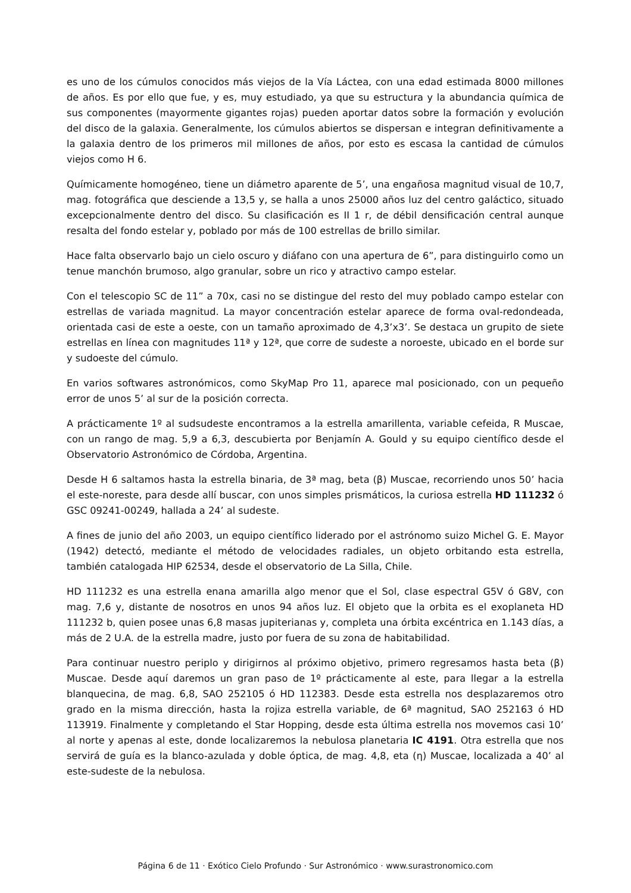es uno de los cúmulos conocidos más viejos de la Vía Láctea, con una edad estimada 8000 millones de años. Es por ello que fue, y es, muy estudiado, ya que su estructura y la abundancia química de sus componentes (mayormente gigantes rojas) pueden aportar datos sobre la formación y evolución del disco de la galaxia. Generalmente, los cúmulos abiertos se dispersan e integran definitivamente a la galaxia dentro de los primeros mil millones de años, por esto es escasa la cantidad de cúmulos viejos como H 6.
Químicamente homogéneo, tiene un diámetro aparente de 5’, una engañosa magnitud visual de 10,7, mag. fotográfica que desciende a 13,5 y, se halla a unos 25000 años luz del centro galáctico, situado excepcionalmente dentro del disco. Su clasificación es II 1 r, de débil densificación central aunque resalta del fondo estelar y, poblado por más de 100 estrellas de brillo similar.
Hace falta observarlo bajo un cielo oscuro y diáfano con una apertura de 6”, para distinguirlo como un tenue manchón brumoso, algo granular, sobre un rico y atractivo campo estelar.
Con el telescopio SC de 11” a 70x, casi no se distingue del resto del muy poblado campo estelar con estrellas de variada magnitud. La mayor concentración estelar aparece de forma oval-redondeada, orientada casi de este a oeste, con un tamaño aproximado de 4,3’x3’. Se destaca un grupito de siete estrellas en línea con magnitudes 11ª y 12ª, que corre de sudeste a noroeste, ubicado en el borde sur y sudoeste del cúmulo.
En varios softwares astronómicos, como SkyMap Pro 11, aparece mal posicionado, con un pequeño error de unos 5’ al sur de la posición correcta.
A prácticamente 1º al sudsudeste encontramos a la estrella amarillenta, variable cefeida, R Muscae, con un rango de mag. 5,9 a 6,3, descubierta por Benjamín A. Gould y su equipo científico desde el Observatorio Astronómico de Córdoba, Argentina.
Desde H 6 saltamos hasta la estrella binaria, de 3ª mag, beta (β) Muscae, recorriendo unos 50’ hacia el este-noreste, para desde allí buscar, con unos simples prismáticos, la curiosa estrella HD 111232 ó GSC 09241-00249, hallada a 24’ al sudeste.
A fines de junio del año 2003, un equipo científico liderado por el astrónomo suizo Michel G. E. Mayor (1942) detectó, mediante el método de velocidades radiales, un objeto orbitando esta estrella, también catalogada HIP 62534, desde el observatorio de La Silla, Chile.
HD 111232 es una estrella enana amarilla algo menor que el Sol, clase espectral G5V ó G8V, con mag. 7,6 y, distante de nosotros en unos 94 años luz. El objeto que la orbita es el exoplaneta HD 111232 b, quien posee unas 6,8 masas jupiterianas y, completa una órbita excéntrica en 1.143 días, a más de 2 U.A. de la estrella madre, justo por fuera de su zona de habitabilidad.
Para continuar nuestro periplo y dirigirnos al próximo objetivo, primero regresamos hasta beta (β) Muscae. Desde aquí daremos un gran paso de 1º prácticamente al este, para llegar a la estrella blanquecina, de mag. 6,8, SAO 252105 ó HD 112383. Desde esta estrella nos desplazaremos otro grado en la misma dirección, hasta la rojiza estrella variable, de 6ª magnitud, SAO 252163 ó HD 113919. Finalmente y completando el Star Hopping, desde esta última estrella nos movemos casi 10’ al norte y apenas al este, donde localizaremos la nebulosa planetaria IC 4191. Otra estrella que nos servirá de guía es la blanco-azulada y doble óptica, de mag. 4,8, eta (η) Muscae, localizada a 40’ al este-sudeste de la nebulosa.
Página 6 de 11 · Exótico Cielo Profundo · Sur Astronómico · www.surastronomico.com